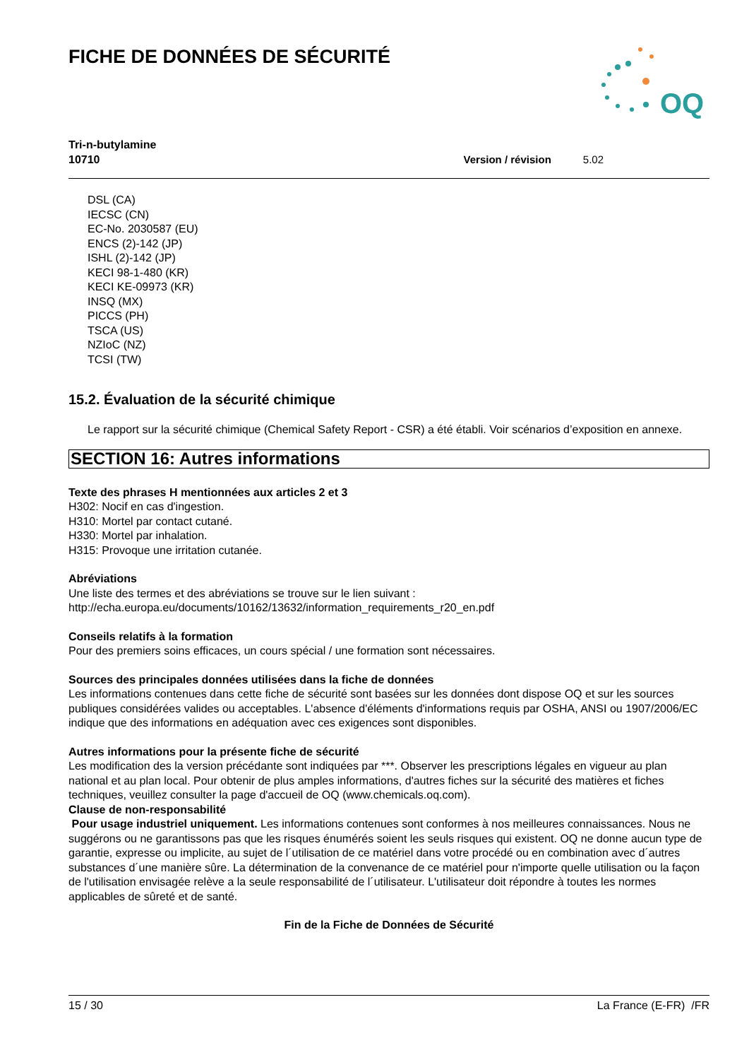FICHE DE DONNÉES DE SÉCURITÉ
OQ
Tri-n-butylamine
10710 Version / révision 5.02
DSL (CA)
IECSC (CN)
EC-No. 2030587 (EU)
ENCS (2)-142 (JP)
ISHL (2)-142 (JP)
KECI 98-1-480 (KR)
KECI KE-09973 (KR)
INSQ (MX)
PICCS (PH)
TSCA (US)
NZIoC (NZ)
TCSI (TW)
15.2. Évaluation de la sécurité chimique
Le rapport sur la sécurité chimique (Chemical Safety Report - CSR) a été établi. Voir scénarios d’exposition en annexe.
SECTION 16: Autres informations
Texte des phrases H mentionnées aux articles 2 et 3
H302: Nocif en cas d'ingestion.
H310: Mortel par contact cutané.
H330: Mortel par inhalation.
H315: Provoque une irritation cutanée.
Abréviations
Une liste des termes et des abréviations se trouve sur le lien suivant :
http://echa.europa.eu/documents/10162/13632/information_requirements_r20_en.pdf
Conseils relatifs à la formation
Pour des premiers soins efficaces, un cours spécial / une formation sont nécessaires.
Sources des principales données utilisées dans la fiche de données
Les informations contenues dans cette fiche de sécurité sont basées sur les données dont dispose OQ et sur les sources publiques considérées valides ou acceptables. L'absence d'éléments d'informations requis par OSHA, ANSI ou 1907/2006/EC indique que des informations en adéquation avec ces exigences sont disponibles.
Autres informations pour la présente fiche de sécurité
Les modification des la version précédante sont indiquées par ***. Observer les prescriptions légales en vigueur au plan national et au plan local. Pour obtenir de plus amples informations, d'autres fiches sur la sécurité des matières et fiches techniques, veuillez consulter la page d'accueil de OQ (www.chemicals.oq.com).
Clause de non-responsabilité
Pour usage industriel uniquement. Les informations contenues sont conformes à nos meilleures connaissances. Nous ne suggérons ou ne garantissons pas que les risques énumérés soient les seuls risques qui existent. OQ ne donne aucun type de garantie, expresse ou implicite, au sujet de l´utilisation de ce matériel dans votre procédé ou en combination avec d´autres substances d´une manière sûre. La détermination de la convenance de ce matériel pour n'importe quelle utilisation ou la façon de l'utilisation envisagée relève a la seule responsabilité de l´utilisateur. L'utilisateur doit répondre à toutes les normes applicables de sûreté et de santé.
Fin de la Fiche de Données de Sécurité
15 / 30 La France (E-FR) /FR